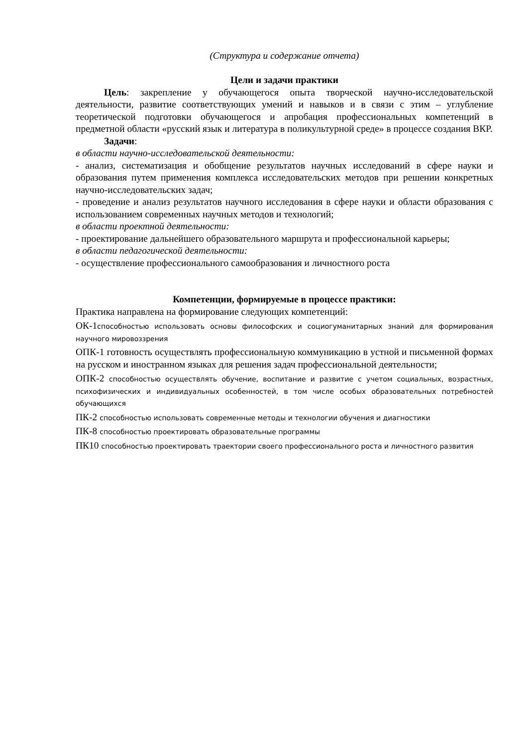(Структура и содержание отчета)
Цели и задачи практики
Цель: закрепление у обучающегося опыта творческой научно-исследовательской деятельности, развитие соответствующих умений и навыков и в связи с этим – углубление теоретической подготовки обучающегося и апробация профессиональных компетенций в предметной области «русский язык и литература в поликультурной среде» в процессе создания ВКР.
Задачи:
в области научно-исследовательской деятельности:
- анализ, систематизация и обобщение результатов научных исследований в сфере науки и образования путем применения комплекса исследовательских методов при решении конкретных научно-исследовательских задач;
- проведение и анализ результатов научного исследования в сфере науки и области образования с использованием современных научных методов и технологий;
в области проектной деятельности:
- проектирование дальнейшего образовательного маршрута и профессиональной карьеры;
в области педагогической деятельности:
- осуществление профессионального самообразования и личностного роста
Компетенции, формируемые в процессе практики:
Практика направлена на формирование следующих компетенций:
ОК-1способностью использовать основы философских и социогуманитарных знаний для формирования научного мировоззрения
ОПК-1 готовность осуществлять профессиональную коммуникацию в устной и письменной формах на русском и иностранном языках для решения задач профессиональной деятельности;
ОПК-2 способностью осуществлять обучение, воспитание и развитие с учетом социальных, возрастных, психофизических и индивидуальных особенностей, в том числе особых образовательных потребностей обучающихся
ПК-2 способностью использовать современные методы и технологии обучения и диагностики
ПК-8 способностью проектировать образовательные программы
ПК10 способностью проектировать траектории своего профессионального роста и личностного развития